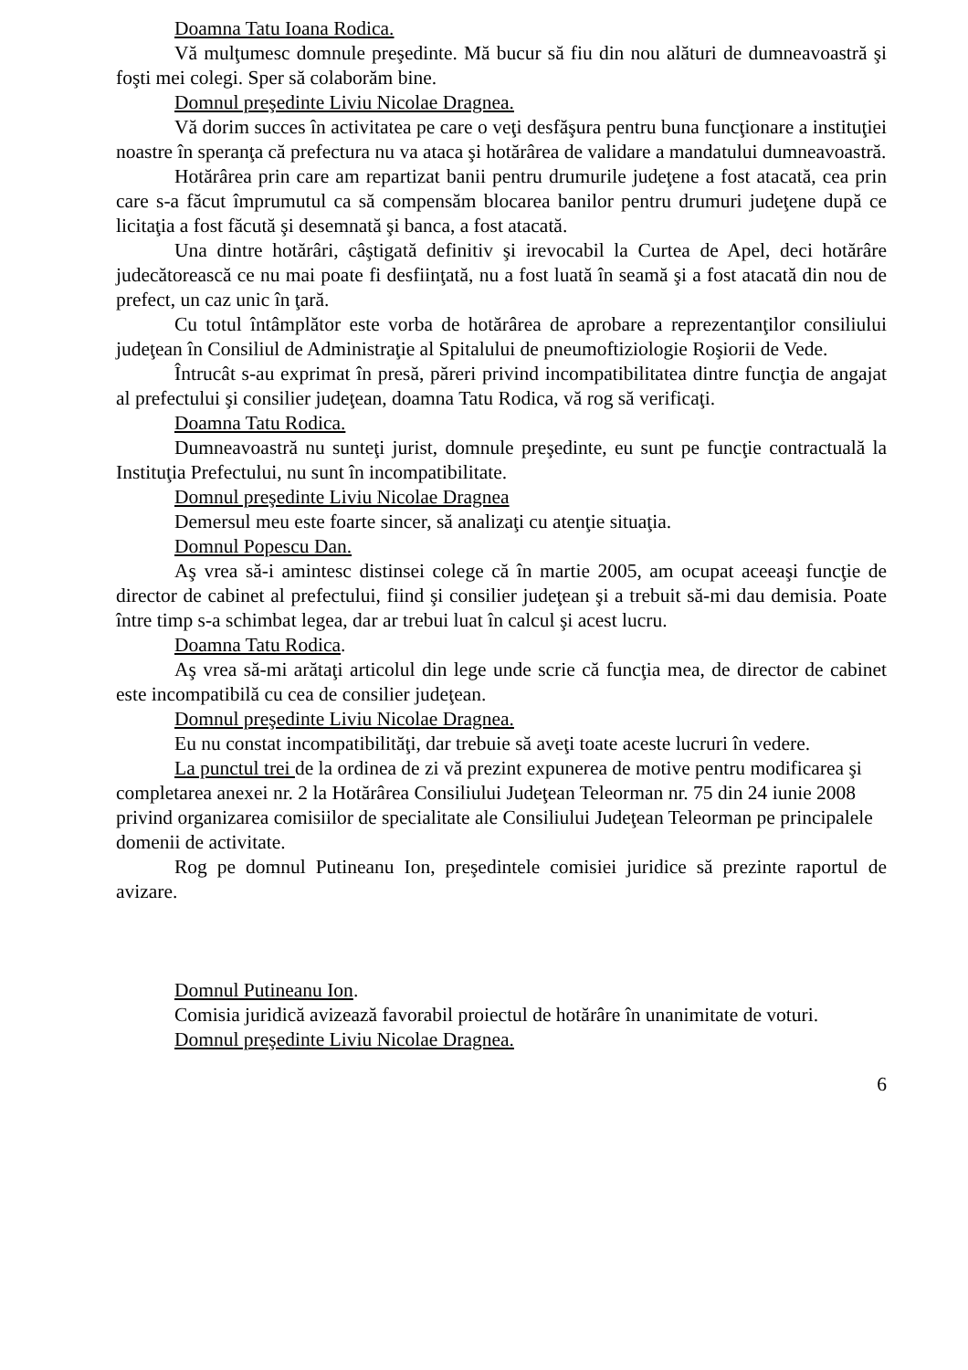Doamna Tatu Ioana Rodica.
Vă mulţumesc domnule preşedinte. Mă bucur să fiu din nou alături de dumneavoastră şi foşti mei colegi. Sper să colaborăm bine.
Domnul preşedinte Liviu Nicolae Dragnea.
Vă dorim succes în activitatea pe care o veţi desfăşura pentru buna funcţionare a instituţiei noastre în speranţa că prefectura nu va ataca şi hotărârea de validare a mandatului dumneavoastră.
Hotărârea prin care am repartizat banii pentru drumurile judeţene a fost atacată, cea prin care s-a făcut împrumutul ca să compensăm blocarea banilor pentru drumuri judeţene după ce licitaţia a fost făcută şi desemnată şi banca, a fost atacată.
Una dintre hotărâri, câştigată definitiv şi irevocabil la Curtea de Apel, deci hotărâre judecătorească ce nu mai poate fi desfiinţată, nu a fost luată în seamă şi a fost atacată din nou de prefect, un caz unic în ţară.
Cu totul întâmplător este vorba de hotărârea de aprobare a reprezentanţilor consiliului judeţean în Consiliul de Administraţie al Spitalului de pneumoftiziologie Roşiorii de Vede.
Întrucât s-au exprimat în presă, păreri privind incompatibilitatea dintre funcţia de angajat al prefectului şi consilier judeţean, doamna Tatu Rodica, vă rog să verificaţi.
Doamna Tatu Rodica.
Dumneavoastră nu sunteţi jurist, domnule preşedinte, eu sunt pe funcţie contractuală la Instituţia Prefectului, nu sunt în incompatibilitate.
Domnul preşedinte Liviu Nicolae Dragnea
Demersul meu este foarte sincer, să analizaţi cu atenţie situaţia.
Domnul Popescu Dan.
Aş vrea să-i amintesc distinsei colege că în martie 2005, am ocupat aceeaşi funcţie de director de cabinet al prefectului, fiind şi consilier judeţean şi a trebuit să-mi dau demisia. Poate între timp s-a schimbat legea, dar ar trebui luat în calcul şi acest lucru.
Doamna Tatu Rodica.
Aş vrea să-mi arătaţi articolul din lege unde scrie că funcţia mea, de director de cabinet este incompatibilă cu cea de consilier judeţean.
Domnul preşedinte Liviu Nicolae Dragnea.
Eu nu constat incompatibilităţi, dar trebuie să aveţi toate aceste lucruri în vedere.
La punctul trei de la ordinea de zi vă prezint expunerea de motive pentru modificarea şi completarea anexei nr. 2 la Hotărârea Consiliului Judeţean Teleorman nr. 75 din 24 iunie 2008 privind organizarea comisiilor de specialitate ale Consiliului Judeţean Teleorman pe principalele domenii de activitate.
Rog pe domnul Putineanu Ion, preşedintele comisiei juridice să prezinte raportul de avizare.
Domnul Putineanu Ion.
Comisia juridică avizează favorabil proiectul de hotărâre în unanimitate de voturi.
Domnul preşedinte Liviu Nicolae Dragnea.
6